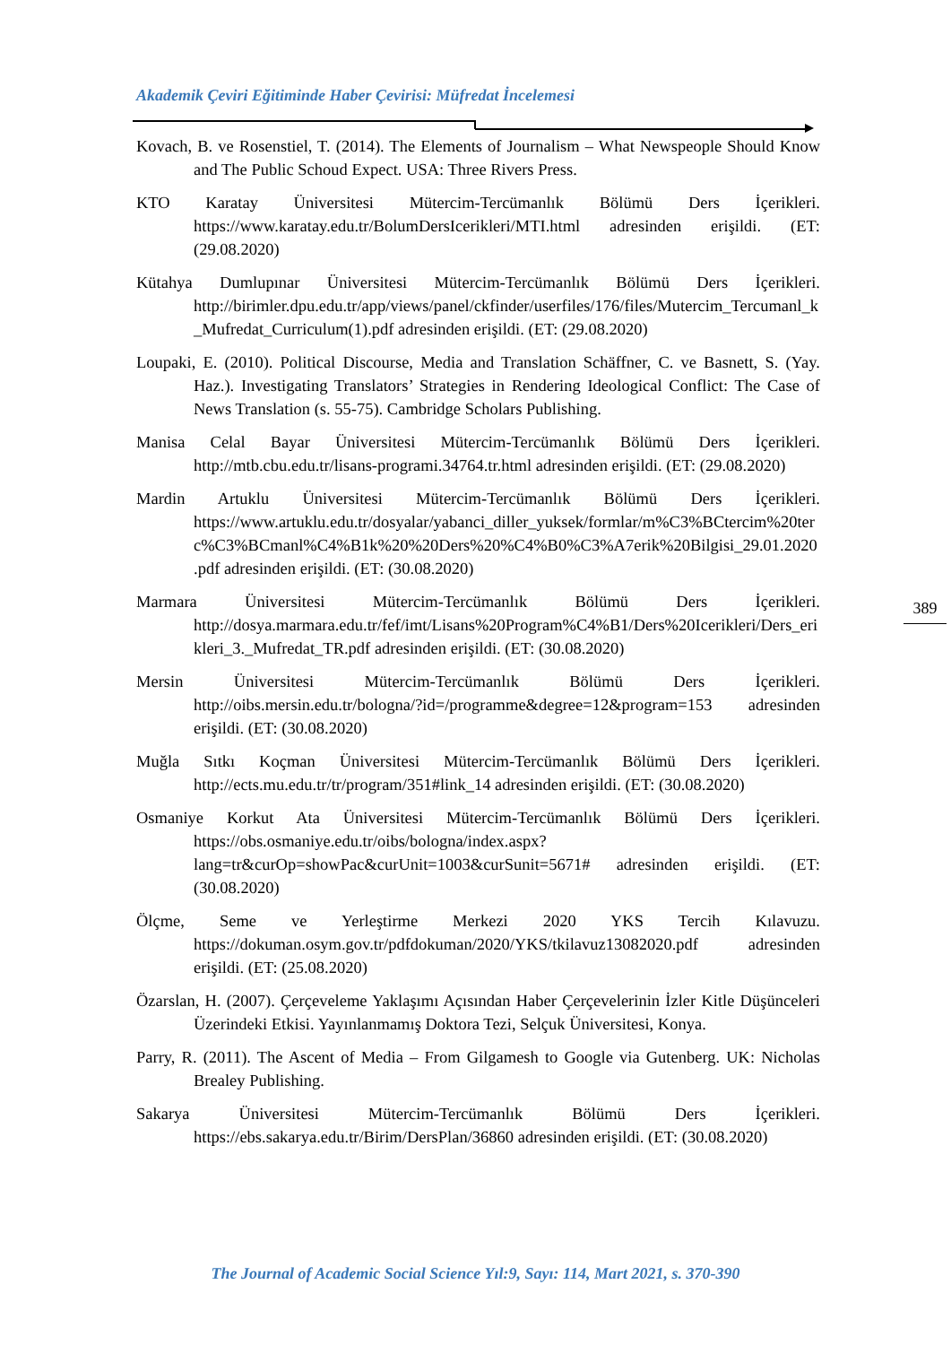Akademik Çeviri Eğitiminde Haber Çevirisi: Müfredat İncelemesi
Kovach, B. ve Rosenstiel, T. (2014). The Elements of Journalism – What Newspeople Should Know and The Public Schoud Expect. USA: Three Rivers Press.
KTO Karatay Üniversitesi Mütercim-Tercümanlık Bölümü Ders İçerikleri. https://www.karatay.edu.tr/BolumDersIcerikleri/MTI.html adresinden erişildi. (ET: (29.08.2020)
Kütahya Dumlupınar Üniversitesi Mütercim-Tercümanlık Bölümü Ders İçerikleri. http://birimler.dpu.edu.tr/app/views/panel/ckfinder/userfiles/176/files/Mutercim_Tercumanl_k_Mufredat_Curriculum(1).pdf adresinden erişildi. (ET: (29.08.2020)
Loupaki, E. (2010). Political Discourse, Media and Translation Schäffner, C. ve Basnett, S. (Yay. Haz.). Investigating Translators’ Strategies in Rendering Ideological Conflict: The Case of News Translation (s. 55-75). Cambridge Scholars Publishing.
Manisa Celal Bayar Üniversitesi Mütercim-Tercümanlık Bölümü Ders İçerikleri. http://mtb.cbu.edu.tr/lisans-programi.34764.tr.html adresinden erişildi. (ET: (29.08.2020)
Mardin Artuklu Üniversitesi Mütercim-Tercümanlık Bölümü Ders İçerikleri. https://www.artuklu.edu.tr/dosyalar/yabanci_diller_yuksek/formlar/m%C3%BCtercim%20terc%C3%BCmanl%C4%B1k%20%20Ders%20%C4%B0%C3%A7erik%20Bilgisi_29.01.2020.pdf adresinden erişildi. (ET: (30.08.2020)
Marmara Üniversitesi Mütercim-Tercümanlık Bölümü Ders İçerikleri. http://dosya.marmara.edu.tr/fef/imt/Lisans%20Program%C4%B1/Ders%20Icerikleri/Ders_erikleri_3._Mufredat_TR.pdf adresinden erişildi. (ET: (30.08.2020)
Mersin Üniversitesi Mütercim-Tercümanlık Bölümü Ders İçerikleri. http://oibs.mersin.edu.tr/bologna/?id=/programme&degree=12&program=153 adresinden erişildi. (ET: (30.08.2020)
Muğla Sıtkı Koçman Üniversitesi Mütercim-Tercümanlık Bölümü Ders İçerikleri. http://ects.mu.edu.tr/tr/program/351#link_14 adresinden erişildi. (ET: (30.08.2020)
Osmaniye Korkut Ata Üniversitesi Mütercim-Tercümanlık Bölümü Ders İçerikleri. https://obs.osmaniye.edu.tr/oibs/bologna/index.aspx?lang=tr&curOp=showPac&curUnit=1003&curSunit=5671# adresinden erişildi. (ET: (30.08.2020)
Ölçme, Seme ve Yerleştirme Merkezi 2020 YKS Tercih Kılavuzu. https://dokuman.osym.gov.tr/pdfdokuman/2020/YKS/tkilavuz13082020.pdf adresinden erişildi. (ET: (25.08.2020)
Özarslan, H. (2007). Çerçeveleme Yaklaşımı Açısından Haber Çerçevelerinin İzler Kitle Düşünceleri Üzerindeki Etkisi. Yayınlanmamış Doktora Tezi, Selçuk Üniversitesi, Konya.
Parry, R. (2011). The Ascent of Media – From Gilgamesh to Google via Gutenberg. UK: Nicholas Brealey Publishing.
Sakarya Üniversitesi Mütercim-Tercümanlık Bölümü Ders İçerikleri. https://ebs.sakarya.edu.tr/Birim/DersPlan/36860 adresinden erişildi. (ET: (30.08.2020)
389
The Journal of Academic Social Science Yıl:9, Sayı: 114, Mart 2021, s. 370-390